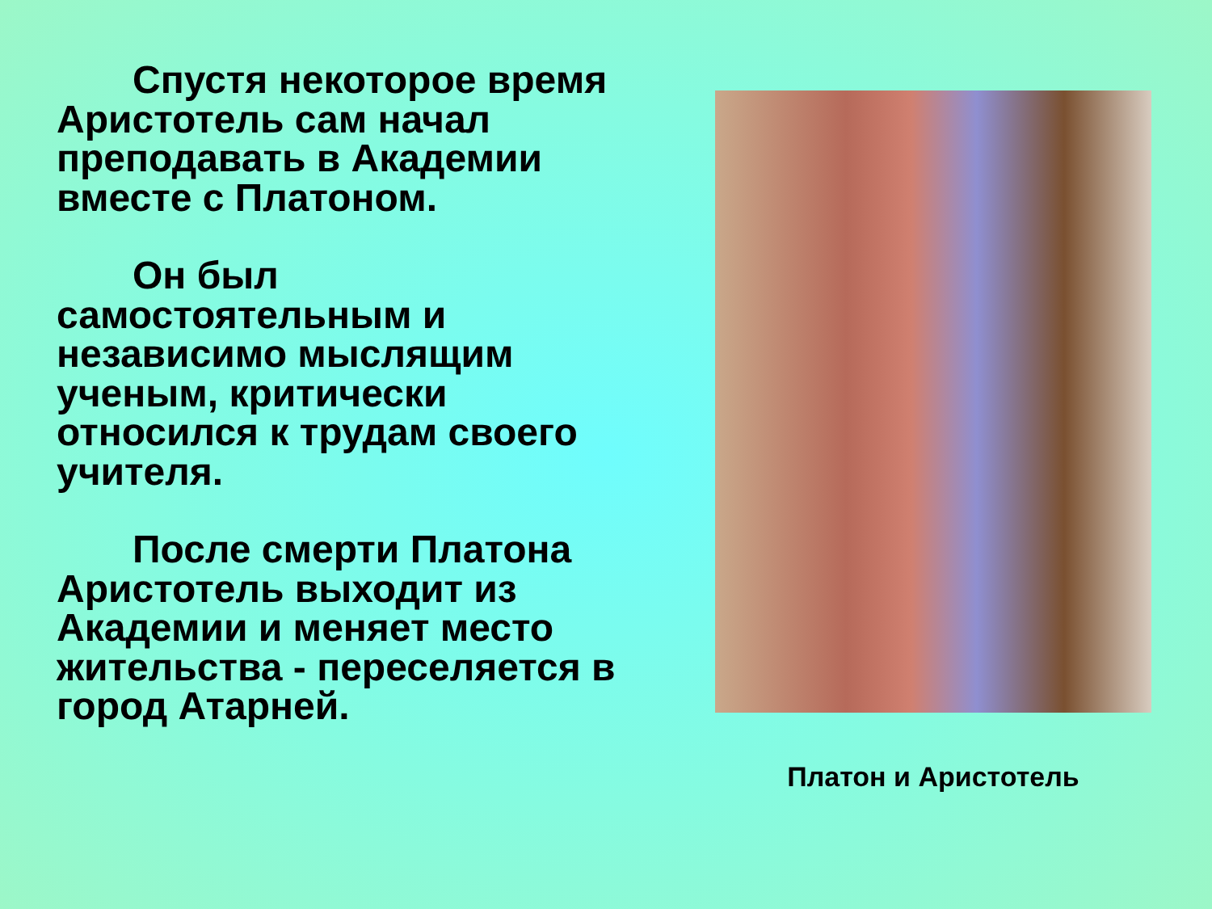Спустя некоторое время Аристотель сам начал преподавать в Академии вместе с Платоном.
Он был самостоятельным и независимо мыслящим ученым, критически относился к трудам своего учителя.
После смерти Платона Аристотель выходит из Академии и меняет место жительства - переселяется в город Атарней.
Платон и Аристотель